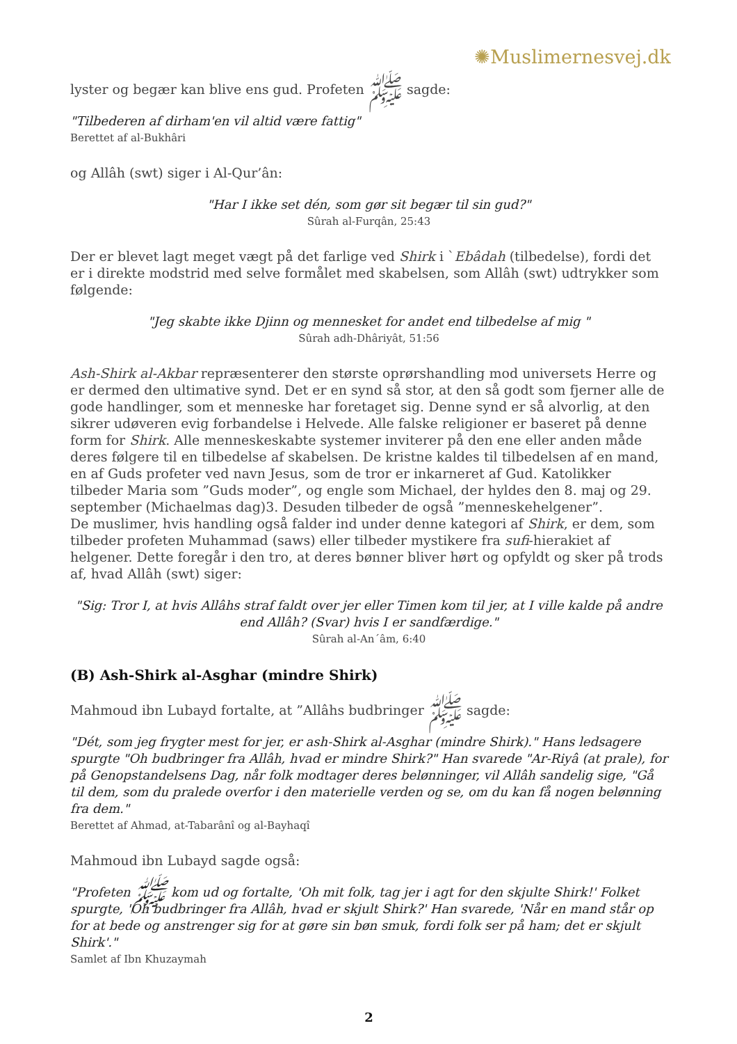✺Muslimernesvej.dk
lyster og begær kan blive ens gud. Profeten ﷺ sagde:
"Tilbederen af dirham'en vil altid være fattig"
Berettet af al-Bukhâri
og Allâh (swt) siger i Al-Qur’ân:
"Har I ikke set dén, som gør sit begær til sin gud?"
Sûrah al-Furqân, 25:43
Der er blevet lagt meget vægt på det farlige ved Shirk i `Ebâdah (tilbedelse), fordi det er i direkte modstrid med selve formålet med skabelsen, som Allâh (swt) udtrykker som følgende:
"Jeg skabte ikke Djinn og mennesket for andet end tilbedelse af mig "
Sûrah adh-Dhâriyât, 51:56
Ash-Shirk al-Akbar repræsenterer den største oprørshandling mod universets Herre og er dermed den ultimative synd. Det er en synd så stor, at den så godt som fjerner alle de gode handlinger, som et menneske har foretaget sig. Denne synd er så alvorlig, at den sikrer udøveren evig forbandelse i Helvede. Alle falske religioner er baseret på denne form for Shirk. Alle menneskeskabte systemer inviterer på den ene eller anden måde deres følgere til en tilbedelse af skabelsen. De kristne kaldes til tilbedelsen af en mand, en af Guds profeter ved navn Jesus, som de tror er inkarneret af Gud. Katolikker tilbeder Maria som ”Guds moder”, og engle som Michael, der hyldes den 8. maj og 29. september (Michaelmas dag)3. Desuden tilbeder de også ”menneskehelgener”.
De muslimer, hvis handling også falder ind under denne kategori af Shirk, er dem, som tilbeder profeten Muhammad (saws) eller tilbeder mystikere fra sufi-hierakiet af helgener. Dette foregår i den tro, at deres bønner bliver hørt og opfyldt og sker på trods af, hvad Allâh (swt) siger:
"Sig: Tror I, at hvis Allâhs straf faldt over jer eller Timen kom til jer, at I ville kalde på andre end Allâh? (Svar) hvis I er sandfærdige."
Sûrah al-An´âm, 6:40
(B) Ash-Shirk al-Asghar (mindre Shirk)
Mahmoud ibn Lubayd fortalte, at ”Allâhs budbringer ﷺ sagde:
"Dét, som jeg frygter mest for jer, er ash-Shirk al-Asghar (mindre Shirk)." Hans ledsagere spurgte "Oh budbringer fra Allâh, hvad er mindre Shirk?" Han svarede "Ar-Riyâ (at prale), for på Genopstandelsens Dag, når folk modtager deres belønninger, vil Allâh sandelig sige, "Gå til dem, som du pralede overfor i den materielle verden og se, om du kan få nogen belønning fra dem."
Berettet af Ahmad, at-Tabarânî og al-Bayhaqî
Mahmoud ibn Lubayd sagde også:
"Profeten ﷺ kom ud og fortalte, 'Oh mit folk, tag jer i agt for den skjulte Shirk!' Folket spurgte, 'Oh budbringer fra Allâh, hvad er skjult Shirk?' Han svarede, 'Når en mand står op for at bede og anstrenger sig for at gøre sin bøn smuk, fordi folk ser på ham; det er skjult Shirk'."
Samlet af Ibn Khuzaymah
2